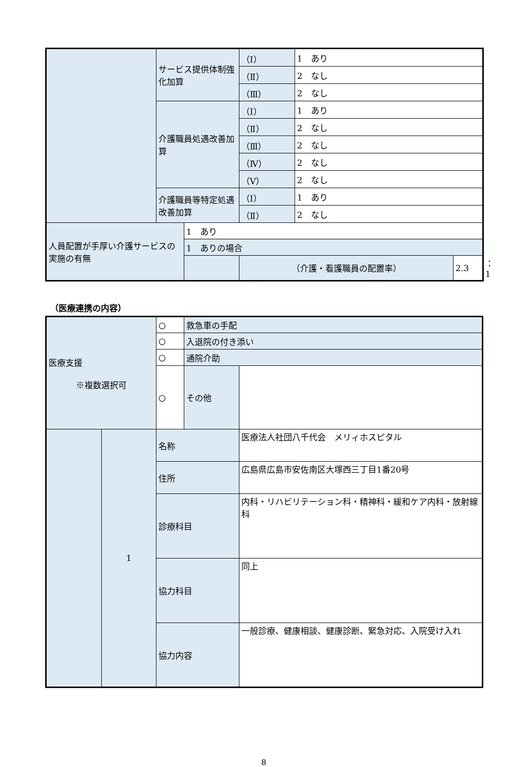| | サービス提供体制強化加算 | | （Ⅰ） | 1 あり | | |
| | | | （Ⅱ） | 2 なし | | |
| | | | （Ⅲ） | 2 なし | | |
| | 介護職員処遇改善加算 | | （Ⅰ） | 1 あり | | |
| | | | （Ⅱ） | 2 なし | | |
| | | | （Ⅲ） | 2 なし | | |
| | | | （Ⅳ） | 2 なし | | |
| | | | （Ⅴ） | 2 なし | | |
| | 介護職員等特定処遇改善加算 | | （Ⅰ） | 1 あり | | |
| | | | （Ⅱ） | 2 なし | | |
| 人員配置が手厚い介護サービスの実施の有無 | | 1 あり | | | | |
| | | 1 ありの場合 | | | | |
| | | | （介護・看護職員の配置率） | | 2.3 | ：1 |
（医療連携の内容）
| 医療支援 ※複数選択可 | | ○ | 救急車の手配 | |
| | | ○ | 入退院の付き添い | |
| | | ○ | 通院介助 | |
| | | ○ | その他 | |
| | 1 | 名称 | | 医療法人社団八千代会 メリィホスピタル |
| | | 住所 | | 広島県広島市安佐南区大塚西三丁目1番20号 |
| | | 診療科目 | | 内科・リハビリテーション科・精神科・緩和ケア内科・放射線科 |
| | | 協力科目 | | 同上 |
| | | 協力内容 | | 一般診療、健康相談、健康診断、緊急対応、入院受け入れ |
8